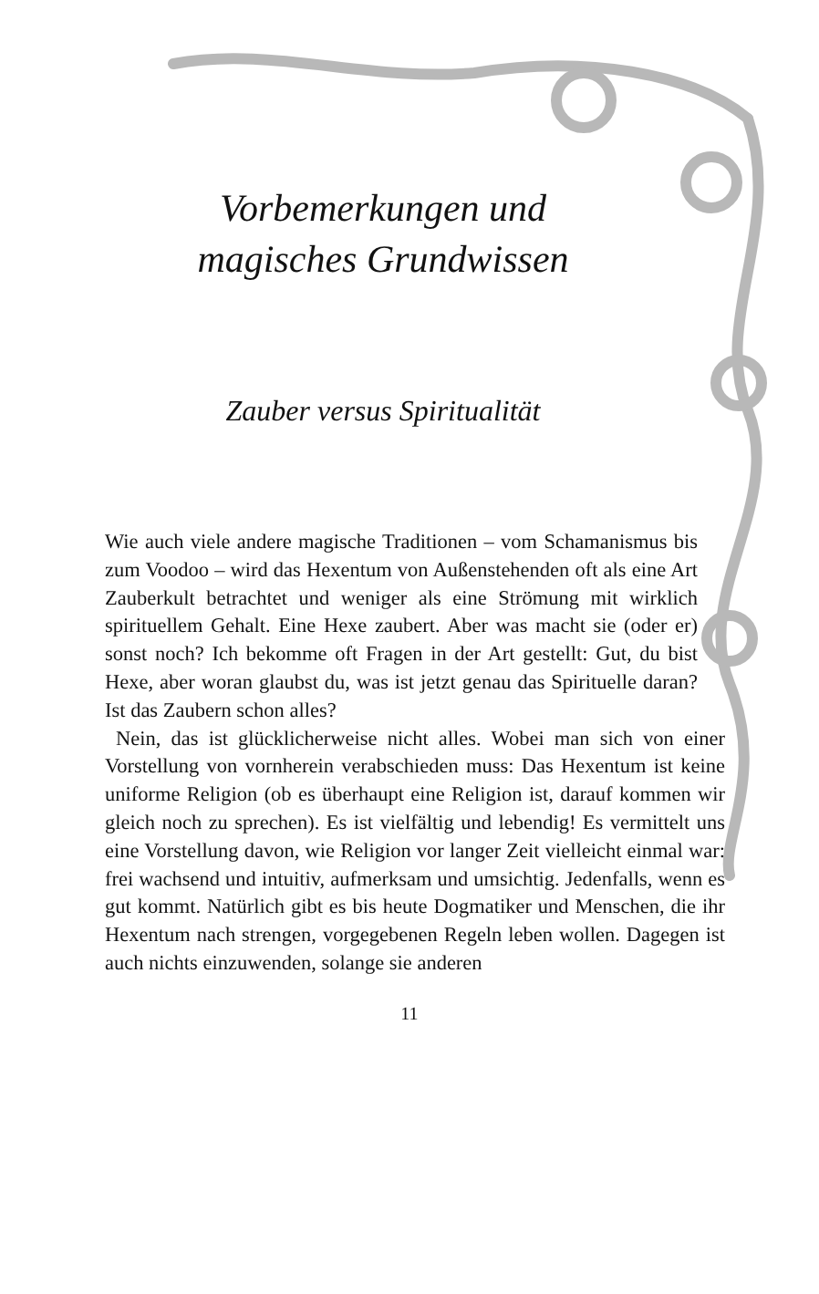Vorbemerkungen und
magisches Grundwissen
Zauber versus Spiritualität
Wie auch viele andere magische Traditionen – vom Schamanismus bis zum Voodoo – wird das Hexentum von Außenstehenden oft als eine Art Zauberkult betrachtet und weniger als eine Strömung mit wirklich spirituellem Gehalt. Eine Hexe zaubert. Aber was macht sie (oder er) sonst noch? Ich bekomme oft Fragen in der Art gestellt: Gut, du bist Hexe, aber woran glaubst du, was ist jetzt genau das Spirituelle daran? Ist das Zaubern schon alles?
Nein, das ist glücklicherweise nicht alles. Wobei man sich von einer Vorstellung von vornherein verabschieden muss: Das Hexentum ist keine uniforme Religion (ob es überhaupt eine Religion ist, darauf kommen wir gleich noch zu sprechen). Es ist vielfältig und lebendig! Es vermittelt uns eine Vorstellung davon, wie Religion vor langer Zeit vielleicht einmal war: frei wachsend und intuitiv, aufmerksam und umsichtig. Jedenfalls, wenn es gut kommt. Natürlich gibt es bis heute Dogmatiker und Menschen, die ihr Hexentum nach strengen, vorgegebenen Regeln leben wollen. Dagegen ist auch nichts einzuwenden, solange sie anderen
11